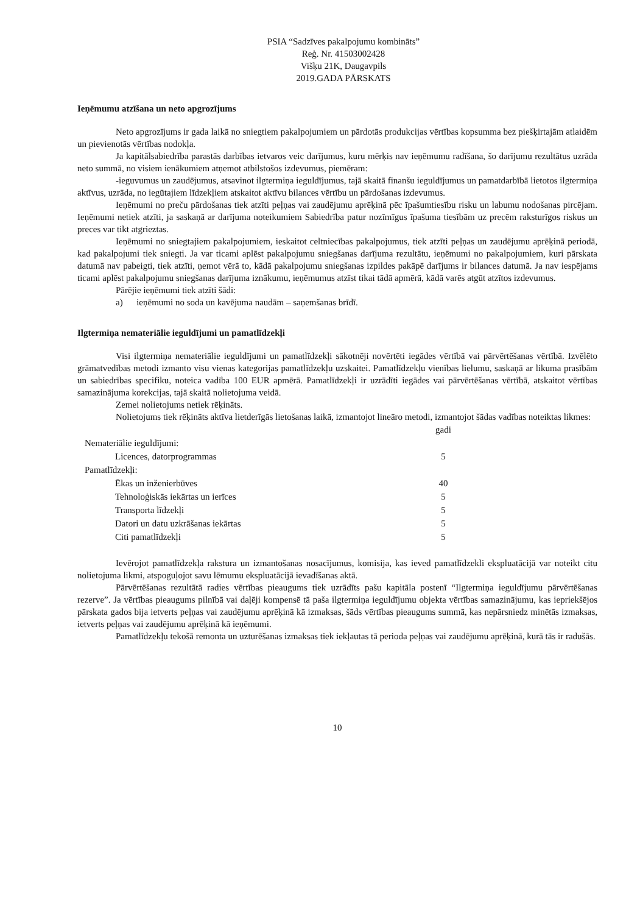PSIA “Sadzīves pakalpojumu kombināts”
Reģ. Nr. 41503002428
Višķu 21K, Daugavpils
2019.GADA PĀRSKATS
Ieņēmumu atzīšana un neto apgrozījums
Neto apgrozījums ir gada laikā no sniegtiem pakalpojumiem un pārdotās produkcijas vērtības kopsumma bez piešķirtajām atlaidēm un pievienotās vērtības nodokļa.
Ja kapitālsabiedrība parastās darbības ietvaros veic darījumus, kuru mērķis nav ieņēmumu radīšana, šo darījumu rezultātus uzrāda neto summā, no visiem ienākumiem atņemot atbilstošos izdevumus, piemēram:
-ieguvumus un zaudējumus, atsavinot ilgtermiņa ieguldījumus, tajā skaitā finanšu ieguldījumus un pamatdarbībā lietotos ilgtermiņa aktīvus, uzrāda, no iegūtajiem līdzekļiem atskaitot aktīvu bilances vērtību un pārdošanas izdevumus.
Ieņēmumi no preču pārdošanas tiek atzīti peļņas vai zaudējumu aprēķinā pēc īpašumtiesību risku un labumu nodošanas pircējam. Ieņēmumi netiek atzīti, ja saskaņā ar darījuma noteikumiem Sabiedrība patur nozīmīgus īpašuma tiesībām uz precēm raksturīgos riskus un preces var tikt atgrieztas.
Ieņēmumi no sniegtajiem pakalpojumiem, ieskaitot celtniecības pakalpojumus, tiek atzīti peļņas un zaudējumu aprēķinā periodā, kad pakalpojumi tiek sniegti. Ja var ticami aplēst pakalpojumu sniegšanas darījuma rezultātu, ieņēmumi no pakalpojumiem, kuri pārskata datumā nav pabeigti, tiek atzīti, ņemot vērā to, kādā pakalpojumu sniegšanas izpildes pakāpē darījums ir bilances datumā. Ja nav iespējams ticami aplēst pakalpojumu sniegšanas darījuma iznākumu, ieņēmumus atzīst tikai tādā apmērā, kādā varēs atgūt atzītos izdevumus.
Pārējie ieņēmumi tiek atzīti šādi:
a) ieņēmumi no soda un kavējuma naudām – saņemšanas brīdī.
Ilgtermiņa nemateriālie ieguldījumi un pamatlīdzekļi
Visi ilgtermiņa nemateriālie ieguldījumi un pamatlīdzekļi sākotnēji novērtēti iegādes vērtībā vai pārvērtēšanas vērtībā. Izvēlēto grāmatvedības metodi izmanto visu vienas kategorijas pamatlīdzekļu uzskaitei. Pamatlīdzekļu vienības lielumu, saskaņā ar likuma prasībām un sabiedrības specifiku, noteica vadība 100 EUR apmērā. Pamatlīdzekļi ir uzrādīti iegādes vai pārvērtēšanas vērtībā, atskaitot vērtības samazinājuma korekcijas, tajā skaitā nolietojuma veidā.
Zemei nolietojums netiek rēķināts.
Nolietojums tiek rēķināts aktīva lietderīgās lietošanas laikā, izmantojot lineāro metodi, izmantojot šādas vadības noteiktas likmes:
| | gadi |
| --- | --- |
| Nemateriālie ieguldījumi: | |
| Licences, datorprogrammas | 5 |
| Pamatlīdzekļi: | |
| Ēkas un inženierbūves | 40 |
| Tehnoloģiskās iekārtas un ierīces | 5 |
| Transporta līdzekļi | 5 |
| Datori un datu uzkrāšanas iekārtas | 5 |
| Citi pamatlīdzekļi | 5 |
Ievērojot pamatlīdzekļa rakstura un izmantošanas nosacījumus, komisija, kas ieved pamatlīdzekli ekspluatācijā var noteikt citu nolietojuma likmi, atspoguļojot savu lēmumu ekspluatācijā ievadīšanas aktā.
Pārvērtēšanas rezultātā radies vērtības pieaugums tiek uzrādīts pašu kapitāla postenī “Ilgtermiņa ieguldījumu pārvērtēšanas rezerve”. Ja vērtības pieaugums pilnībā vai daļēji kompensē tā paša ilgtermiņa ieguldījumu objekta vērtības samazinājumu, kas iepriekšējos pārskata gados bija ietverts peļņas vai zaudējumu aprēķinā kā izmaksas, šāds vērtības pieaugums summā, kas nepārsniedz minētās izmaksas, ietverts peļņas vai zaudējumu aprēķinā kā ieņēmumi.
Pamatlīdzekļu tekošā remonta un uzturēšanas izmaksas tiek iekļautas tā perioda peļņas vai zaudējumu aprēķinā, kurā tās ir radušās.
10